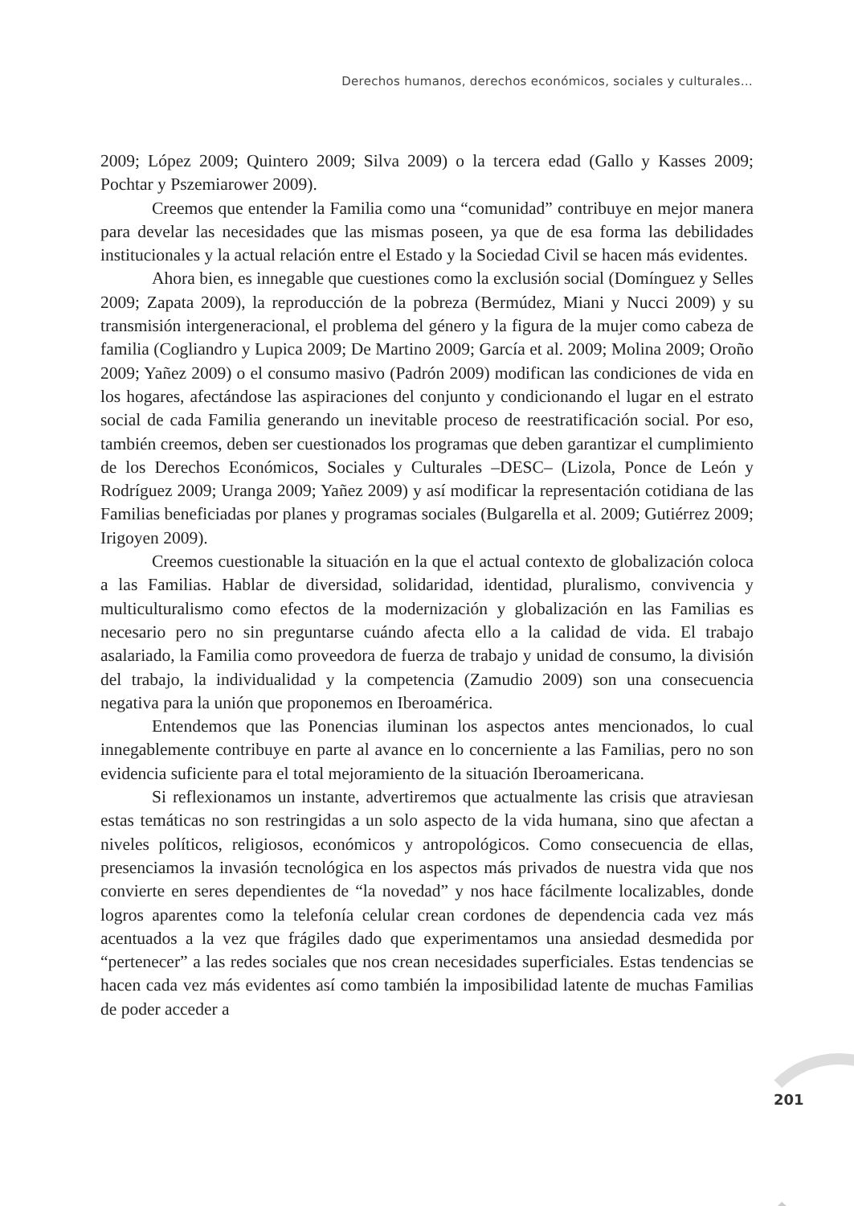Derechos humanos, derechos económicos, sociales y culturales…
2009; López 2009; Quintero 2009; Silva 2009) o la tercera edad (Gallo y Kasses 2009; Pochtar y Pszemiarower 2009).
Creemos que entender la Familia como una “comunidad” contribuye en mejor manera para develar las necesidades que las mismas poseen, ya que de esa forma las debilidades institucionales y la actual relación entre el Estado y la Sociedad Civil se hacen más evidentes.
Ahora bien, es innegable que cuestiones como la exclusión social (Domínguez y Selles 2009; Zapata 2009), la reproducción de la pobreza (Bermúdez, Miani y Nucci 2009) y su transmisión intergeneracional, el problema del género y la figura de la mujer como cabeza de familia (Cogliandro y Lupica 2009; De Martino 2009; García et al. 2009; Molina 2009; Oroño 2009; Yañez 2009) o el consumo masivo (Padrón 2009) modifican las condiciones de vida en los hogares, afectándose las aspiraciones del conjunto y condicionando el lugar en el estrato social de cada Familia generando un inevitable proceso de reestratificación social. Por eso, también creemos, deben ser cuestionados los programas que deben garantizar el cumplimiento de los Derechos Económicos, Sociales y Culturales –DESC– (Lizola, Ponce de León y Rodríguez 2009; Uranga 2009; Yañez 2009) y así modificar la representación cotidiana de las Familias beneficiadas por planes y programas sociales (Bulgarella et al. 2009; Gutiérrez 2009; Irigoyen 2009).
Creemos cuestionable la situación en la que el actual contexto de globalización coloca a las Familias. Hablar de diversidad, solidaridad, identidad, pluralismo, convivencia y multiculturalismo como efectos de la modernización y globalización en las Familias es necesario pero no sin preguntarse cuándo afecta ello a la calidad de vida. El trabajo asalariado, la Familia como proveedora de fuerza de trabajo y unidad de consumo, la división del trabajo, la individualidad y la competencia (Zamudio 2009) son una consecuencia negativa para la unión que proponemos en Iberoamérica.
Entendemos que las Ponencias iluminan los aspectos antes mencionados, lo cual innegablemente contribuye en parte al avance en lo concerniente a las Familias, pero no son evidencia suficiente para el total mejoramiento de la situación Iberoamericana.
Si reflexionamos un instante, advertiremos que actualmente las crisis que atraviesan estas temáticas no son restringidas a un solo aspecto de la vida humana, sino que afectan a niveles políticos, religiosos, económicos y antropológicos. Como consecuencia de ellas, presenciamos la invasión tecnológica en los aspectos más privados de nuestra vida que nos convierte en seres dependientes de “la novedad” y nos hace fácilmente localizables, donde logros aparentes como la telefonía celular crean cordones de dependencia cada vez más acentuados a la vez que frágiles dado que experimentamos una ansiedad desmedida por “pertenecer” a las redes sociales que nos crean necesidades superficiales. Estas tendencias se hacen cada vez más evidentes así como también la imposibilidad latente de muchas Familias de poder acceder a
201